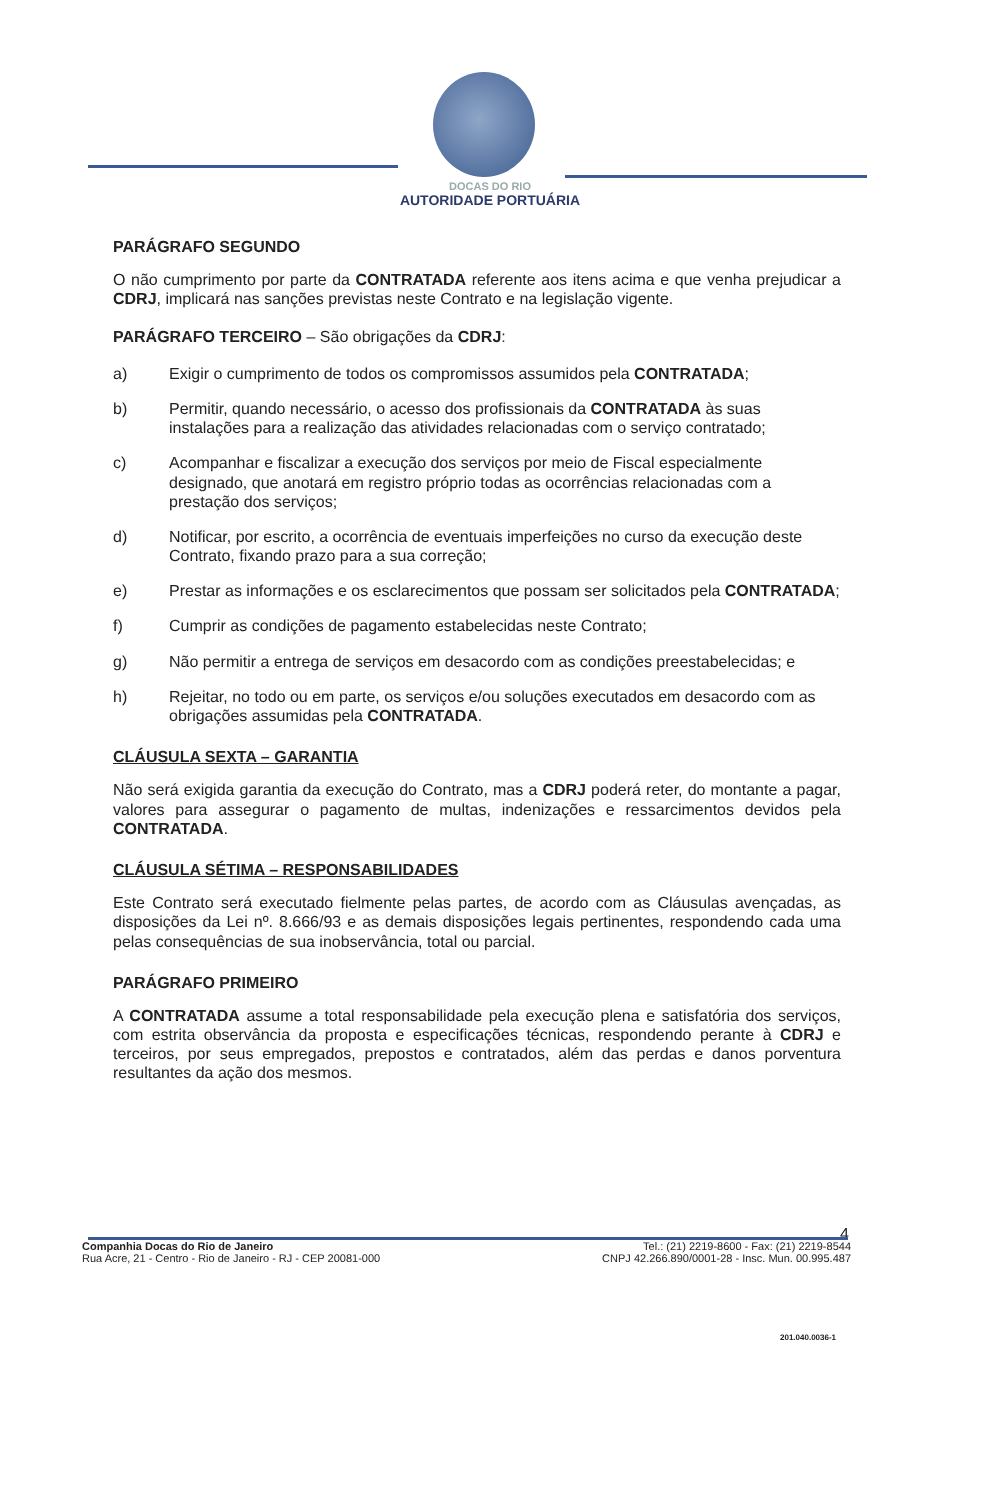DOCAS DO RIO
AUTORIDADE PORTUÁRIA
PARÁGRAFO SEGUNDO
O não cumprimento por parte da CONTRATADA referente aos itens acima e que venha prejudicar a CDRJ, implicará nas sanções previstas neste Contrato e na legislação vigente.
PARÁGRAFO TERCEIRO – São obrigações da CDRJ:
a) Exigir o cumprimento de todos os compromissos assumidos pela CONTRATADA;
b) Permitir, quando necessário, o acesso dos profissionais da CONTRATADA às suas instalações para a realização das atividades relacionadas com o serviço contratado;
c) Acompanhar e fiscalizar a execução dos serviços por meio de Fiscal especialmente designado, que anotará em registro próprio todas as ocorrências relacionadas com a prestação dos serviços;
d) Notificar, por escrito, a ocorrência de eventuais imperfeições no curso da execução deste Contrato, fixando prazo para a sua correção;
e) Prestar as informações e os esclarecimentos que possam ser solicitados pela CONTRATADA;
f) Cumprir as condições de pagamento estabelecidas neste Contrato;
g) Não permitir a entrega de serviços em desacordo com as condições preestabelecidas; e
h) Rejeitar, no todo ou em parte, os serviços e/ou soluções executados em desacordo com as obrigações assumidas pela CONTRATADA.
CLÁUSULA SEXTA – GARANTIA
Não será exigida garantia da execução do Contrato, mas a CDRJ poderá reter, do montante a pagar, valores para assegurar o pagamento de multas, indenizações e ressarcimentos devidos pela CONTRATADA.
CLÁUSULA SÉTIMA – RESPONSABILIDADES
Este Contrato será executado fielmente pelas partes, de acordo com as Cláusulas avençadas, as disposições da Lei nº. 8.666/93 e as demais disposições legais pertinentes, respondendo cada uma pelas consequências de sua inobservância, total ou parcial.
PARÁGRAFO PRIMEIRO
A CONTRATADA assume a total responsabilidade pela execução plena e satisfatória dos serviços, com estrita observância da proposta e especificações técnicas, respondendo perante à CDRJ e terceiros, por seus empregados, prepostos e contratados, além das perdas e danos porventura resultantes da ação dos mesmos.
4
Companhia Docas do Rio de Janeiro
Rua Acre, 21 - Centro - Rio de Janeiro - RJ - CEP 20081-000
Tel.: (21) 2219-8600 - Fax: (21) 2219-8544
CNPJ 42.266.890/0001-28 - Insc. Mun. 00.995.487
201.040.0036-1